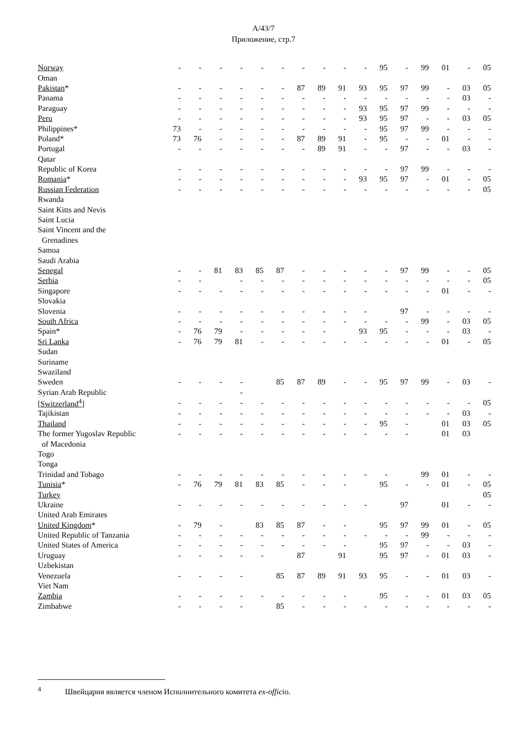A/43/7
Приложение, стр.7
| Norway | - | - | - | - | - | - | - | - | - | - | 95 | - | 99 | 01 | - | 05 |
| Oman | | | | | | | | | | | | | | | | |
| Pakistan * | - | - | - | - | - | - | 87 | 89 | 91 | 93 | 95 | 97 | 99 | - | 03 | 05 |
| Panama | - | - | - | - | - | - | - | - | - | - | - | - | - | - | 03 | - |
| Paraguay | - | - | - | - | - | - | - | - | - | 93 | 95 | 97 | 99 | - | - | - |
| Peru | - | - | - | - | - | - | - | - | - | 93 | 95 | 97 | - | - | 03 | 05 |
| Philippines* | 73 | - | - | - | - | - | - | - | - | - | 95 | 97 | 99 | - | - | - |
| Poland* | 73 | 76 | - | - | - | - | 87 | 89 | 91 | - | 95 | - | - | 01 | - | - |
| Portugal | - | - | - | - | - | - | - | 89 | 91 | - | - | 97 | - | - | 03 | - |
| Qatar | | | | | | | | | | | | | | | | |
| Republic of Korea | - | - | - | - | - | - | - | - | - | - | - | 97 | 99 | - | - | - |
| Romania * | - | - | - | - | - | - | - | - | - | 93 | 95 | 97 | - | 01 | - | 05 |
| Russian Federation | - | - | - | - | - | - | - | - | - | - | - | - | - | - | - | 05 |
| Rwanda | | | | | | | | | | | | | | | | |
| Saint Kitts and Nevis | | | | | | | | | | | | | | | | |
| Saint Lucia | | | | | | | | | | | | | | | | |
| Saint Vincent and the | | | | | | | | | | | | | | | | |
| Grenadines | | | | | | | | | | | | | | | | |
| Samoa | | | | | | | | | | | | | | | | |
| Saudi Arabia | | | | | | | | | | | | | | | | |
| Senegal | - | - | 81 | 83 | 85 | 87 | - | - | - | - | - | 97 | 99 | - | - | 05 |
| Serbia | - | - | | - | - | - | - | - | - | - | - | - | - | - | - | 05 |
| Singapore | - | - | - | - | - | - | - | - | - | - | - | - | - | 01 | - | - |
| Slovakia | | | | | | | | | | | | | | | | |
| Slovenia | - | - | - | - | - | - | - | - | - | - | | 97 | - | - | - | - |
| South Africa | - | - | - | - | - | - | - | - | - | - | - | - | 99 | - | 03 | 05 |
| Spain* | - | 76 | 79 | - | - | - | - | - | | 93 | 95 | - | - | - | 03 | - |
| Sri Lanka | - | 76 | 79 | 81 | - | - | - | - | - | - | - | - | - | 01 | - | 05 |
| Sudan | | | | | | | | | | | | | | | | |
| Suriname | | | | | | | | | | | | | | | | |
| Swaziland | | | | | | | | | | | | | | | | |
| Sweden | - | - | - | - | | 85 | 87 | 89 | - | - | 95 | 97 | 99 | - | 03 | - |
| Syrian Arab Republic | | | | - | | | | | | | | | | | | |
| [ Switzerland<sup>4</sup> ] | - | - | - | - | - | - | - | - | - | - | - | - | - | - | - | 05 |
| Tajikistan | - | - | - | - | - | - | - | - | - | - | - | - | - | - | 03 | - |
| Thailand | - | - | - | - | - | - | - | - | - | - | 95 | - | | 01 | 03 | 05 |
| The former Yugoslav Republic | - | - | - | - | - | - | - | - | - | - | - | - | | 01 | 03 | |
| of Macedonia | | | | | | | | | | | | | | | | |
| Togo | | | | | | | | | | | | | | | | |
| Tonga | | | | | | | | | | | | | | | | |
| Trinidad and Tobago | - | - | - | - | - | - | - | - | - | - | - | | 99 | 01 | - | - |
| Tunisia * | - | 76 | 79 | 81 | 83 | 85 | - | - | - | | 95 | - | - | 01 | - | 05 |
| Turkey | | | | | | | | | | | | | | | | 05 |
| Ukraine | - | - | - | - | - | - | - | - | - | - | | 97 | | 01 | - | - |
| United Arab Emirates | | | | | | | | | | | | | | | | |
| United Kingdom * | - | 79 | - | | 83 | 85 | 87 | - | - | | 95 | 97 | 99 | 01 | - | 05 |
| United Republic of Tanzania | - | - | - | - | - | - | - | - | - | - | - | - | 99 | - | - | - |
| United States of America | - | - | - | - | - | - | - | - | - | | 95 | 97 | - | - | 03 | - |
| Uruguay | - | - | - | - | - | | 87 | | 91 | | 95 | 97 | - | 01 | 03 | - |
| Uzbekistan | | | | | | | | | | | | | | | | |
| Venezuela | - | - | - | - | | 85 | 87 | 89 | 91 | 93 | 95 | - | - | 01 | 03 | - |
| Viet Nam | | | | | | | | | | | | | | | | |
| Zambia | - | - | - | - | - | - | - | - | - | | 95 | - | - | 01 | 03 | 05 |
| Zimbabwe | - | - | - | - | | 85 | - | - | - | - | - | - | - | - | - | - |
<sup>4</sup> Швейцария является членом Исполнительного комитета ex-officio.